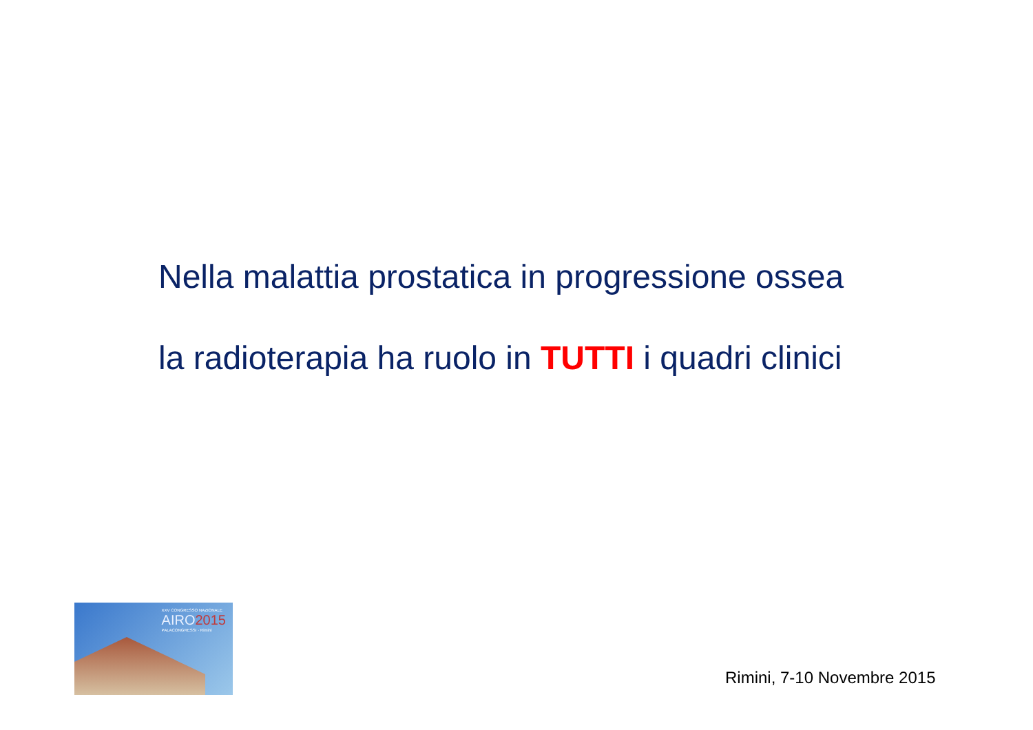Nella malattia prostatica in progressione ossea
la radioterapia ha ruolo in TUTTI i quadri clinici
XXV CONGRESSO NAZIONALE
AIRO2015
PALACONGRESSI · Rimini
Rimini, 7-10 Novembre 2015